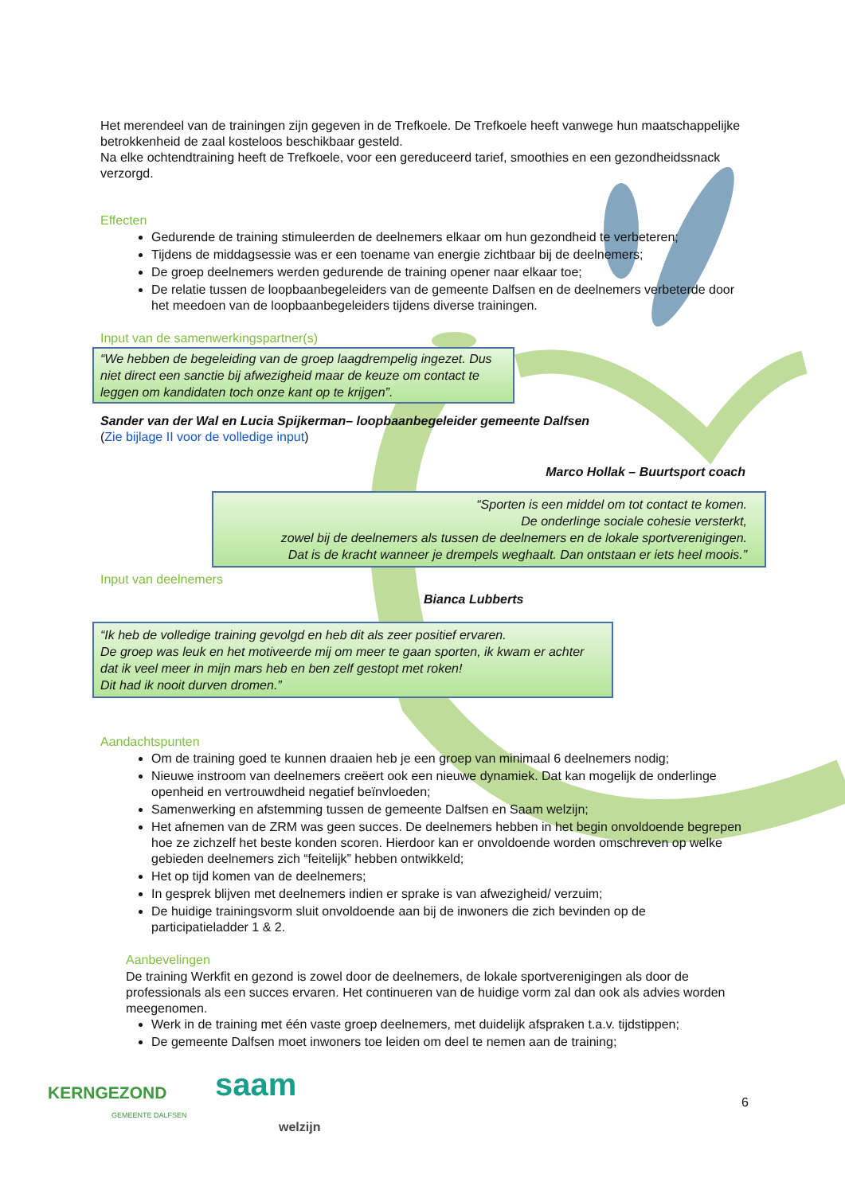Het merendeel van de trainingen zijn gegeven in de Trefkoele. De Trefkoele heeft vanwege hun maatschappelijke betrokkenheid de zaal kosteloos beschikbaar gesteld.
Na elke ochtendtraining heeft de Trefkoele, voor een gereduceerd tarief, smoothies en een gezondheidssnack verzorgd.
Effecten
Gedurende de training stimuleerden de deelnemers elkaar om hun gezondheid te verbeteren;
Tijdens de middagsessie was er een toename van energie zichtbaar bij de deelnemers;
De groep deelnemers werden gedurende de training opener naar elkaar toe;
De relatie tussen de loopbaanbegeleiders van de gemeente Dalfsen en de deelnemers verbeterde door het meedoen van de loopbaanbegeleiders tijdens diverse trainingen.
Input van de samenwerkingspartner(s)
“We hebben de begeleiding van de groep laagdrempelig ingezet. Dus niet direct een sanctie bij afwezigheid maar de keuze om contact te leggen om kandidaten toch onze kant op te krijgen”.
Sander van der Wal en Lucia Spijkerman– loopbaanbegeleider gemeente Dalfsen
(Zie bijlage II voor de volledige input)
Marco Hollak – Buurtsport coach
“Sporten is een middel om tot contact te komen.
De onderlinge sociale cohesie versterkt,
zowel bij de deelnemers als tussen de deelnemers en de lokale sportverenigingen.
Dat is de kracht wanneer je drempels weghaalt. Dan ontstaan er iets heel moois.”
Input van deelnemers
Bianca Lubberts
“Ik heb de volledige training gevolgd en heb dit als zeer positief ervaren.
De groep was leuk en het motiveerde mij om meer te gaan sporten, ik kwam er achter dat ik veel meer in mijn mars heb en ben zelf gestopt met roken!
Dit had ik nooit durven dromen.”
Aandachtspunten
Om de training goed te kunnen draaien heb je een groep van minimaal 6 deelnemers nodig;
Nieuwe instroom van deelnemers creëert ook een nieuwe dynamiek. Dat kan mogelijk de onderlinge openheid en vertrouwdheid negatief beïnvloeden;
Samenwerking en afstemming tussen de gemeente Dalfsen en Saam welzijn;
Het afnemen van de ZRM was geen succes. De deelnemers hebben in het begin onvoldoende begrepen hoe ze zichzelf het beste konden scoren. Hierdoor kan er onvoldoende worden omschreven op welke gebieden deelnemers zich “feitelijk” hebben ontwikkeld;
Het op tijd komen van de deelnemers;
In gesprek blijven met deelnemers indien er sprake is van afwezigheid/ verzuim;
De huidige trainingsvorm sluit onvoldoende aan bij de inwoners die zich bevinden op de participatieladder 1 & 2.
Aanbevelingen
De training Werkfit en gezond is zowel door de deelnemers, de lokale sportverenigingen als door de professionals als een succes ervaren. Het continueren van de huidige vorm zal dan ook als advies worden meegenomen.
Werk in de training met één vaste groep deelnemers, met duidelijk afspraken t.a.v. tijdstippen;
De gemeente Dalfsen moet inwoners toe leiden om deel te nemen aan de training;
KERNGEZOND
GEMEENTE DALFSEN
saam
welzijn
6